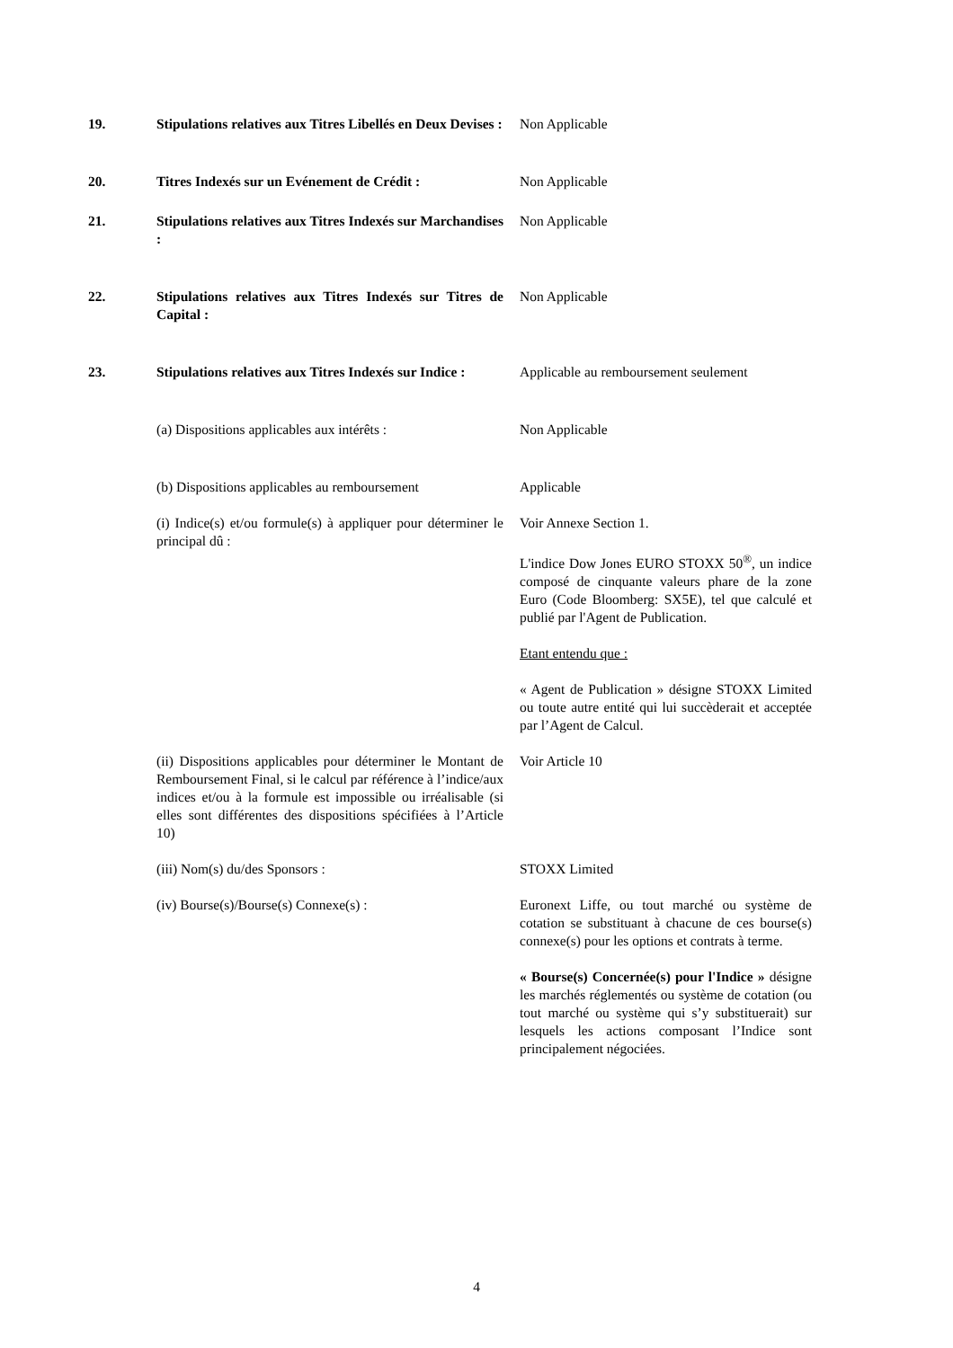19. Stipulations relatives aux Titres Libellés en Deux Devises :
Non Applicable
20. Titres Indexés sur un Evénement de Crédit :
Non Applicable
21. Stipulations relatives aux Titres Indexés sur Marchandises :
Non Applicable
22. Stipulations relatives aux Titres Indexés sur Titres de Capital :
Non Applicable
23. Stipulations relatives aux Titres Indexés sur Indice :
Applicable au remboursement seulement
(a) Dispositions applicables aux intérêts :
Non Applicable
(b) Dispositions applicables au remboursement
Applicable
(i) Indice(s) et/ou formule(s) à appliquer pour déterminer le principal dû :
Voir Annexe Section 1.
L'indice Dow Jones EURO STOXX 50<sup>®</sup>, un indice composé de cinquante valeurs phare de la zone Euro (Code Bloomberg: SX5E), tel que calculé et publié par l'Agent de Publication.
Etant entendu que :
« Agent de Publication » désigne STOXX Limited ou toute autre entité qui lui succèderait et acceptée par l’Agent de Calcul.
(ii) Dispositions applicables pour déterminer le Montant de Remboursement Final, si le calcul par référence à l’indice/aux indices et/ou à la formule est impossible ou irréalisable (si elles sont différentes des dispositions spécifiées à l’Article 10)
Voir Article 10
(iii) Nom(s) du/des Sponsors : STOXX Limited
(iv) Bourse(s)/Bourse(s) Connexe(s) : Euronext Liffe, ou tout marché ou système de cotation se substituant à chacune de ces bourse(s) connexe(s) pour les options et contrats à terme.
« Bourse(s) Concernée(s) pour l'Indice » désigne les marchés réglementés ou système de cotation (ou tout marché ou système qui s’y substituerait) sur lesquels les actions composant l’Indice sont principalement négociées.
4